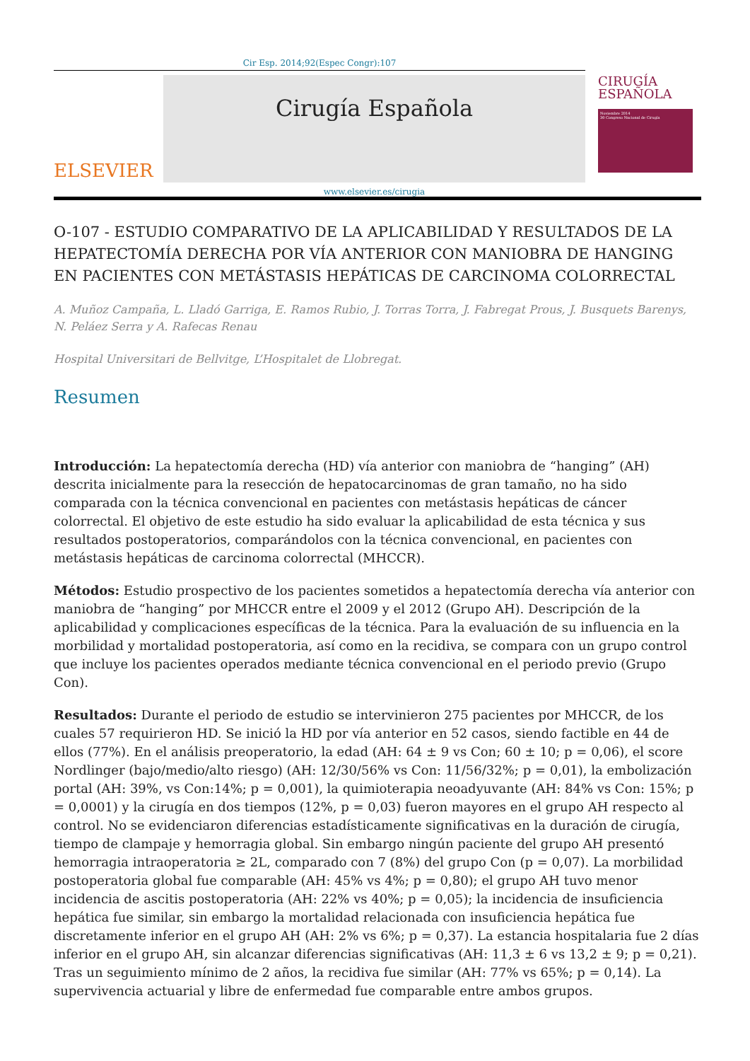Cir Esp. 2014;92(Espec Congr):107
ELSEVIER
Cirugía Española
www.elsevier.es/cirugia
CIRUGÍA
ESPAÑOLA
Noviembre 2014
30 Congreso Nacional de Cirugía
O-107 - ESTUDIO COMPARATIVO DE LA APLICABILIDAD Y RESULTADOS DE LA HEPATECTOMÍA DERECHA POR VÍA ANTERIOR CON MANIOBRA DE HANGING EN PACIENTES CON METÁSTASIS HEPÁTICAS DE CARCINOMA COLORRECTAL
A. Muñoz Campaña, L. Lladó Garriga, E. Ramos Rubio, J. Torras Torra, J. Fabregat Prous, J. Busquets Barenys, N. Peláez Serra y A. Rafecas Renau
Hospital Universitari de Bellvitge, L’Hospitalet de Llobregat.
Resumen
Introducción: La hepatectomía derecha (HD) vía anterior con maniobra de “hanging” (AH) descrita inicialmente para la resección de hepatocarcinomas de gran tamaño, no ha sido comparada con la técnica convencional en pacientes con metástasis hepáticas de cáncer colorrectal. El objetivo de este estudio ha sido evaluar la aplicabilidad de esta técnica y sus resultados postoperatorios, comparándolos con la técnica convencional, en pacientes con metástasis hepáticas de carcinoma colorrectal (MHCCR).
Métodos: Estudio prospectivo de los pacientes sometidos a hepatectomía derecha vía anterior con maniobra de “hanging” por MHCCR entre el 2009 y el 2012 (Grupo AH). Descripción de la aplicabilidad y complicaciones específicas de la técnica. Para la evaluación de su influencia en la morbilidad y mortalidad postoperatoria, así como en la recidiva, se compara con un grupo control que incluye los pacientes operados mediante técnica convencional en el periodo previo (Grupo Con).
Resultados: Durante el periodo de estudio se intervinieron 275 pacientes por MHCCR, de los cuales 57 requirieron HD. Se inició la HD por vía anterior en 52 casos, siendo factible en 44 de ellos (77%). En el análisis preoperatorio, la edad (AH: 64 ± 9 vs Con; 60 ± 10; p = 0,06), el score Nordlinger (bajo/medio/alto riesgo) (AH: 12/30/56% vs Con: 11/56/32%; p = 0,01), la embolización portal (AH: 39%, vs Con:14%; p = 0,001), la quimioterapia neoadyuvante (AH: 84% vs Con: 15%; p = 0,0001) y la cirugía en dos tiempos (12%, p = 0,03) fueron mayores en el grupo AH respecto al control. No se evidenciaron diferencias estadísticamente significativas en la duración de cirugía, tiempo de clampaje y hemorragia global. Sin embargo ningún paciente del grupo AH presentó hemorragia intraoperatoria ≥ 2L, comparado con 7 (8%) del grupo Con (p = 0,07). La morbilidad postoperatoria global fue comparable (AH: 45% vs 4%; p = 0,80); el grupo AH tuvo menor incidencia de ascitis postoperatoria (AH: 22% vs 40%; p = 0,05); la incidencia de insuficiencia hepática fue similar, sin embargo la mortalidad relacionada con insuficiencia hepática fue discretamente inferior en el grupo AH (AH: 2% vs 6%; p = 0,37). La estancia hospitalaria fue 2 días inferior en el grupo AH, sin alcanzar diferencias significativas (AH: 11,3 ± 6 vs 13,2 ± 9; p = 0,21). Tras un seguimiento mínimo de 2 años, la recidiva fue similar (AH: 77% vs 65%; p = 0,14). La supervivencia actuarial y libre de enfermedad fue comparable entre ambos grupos.